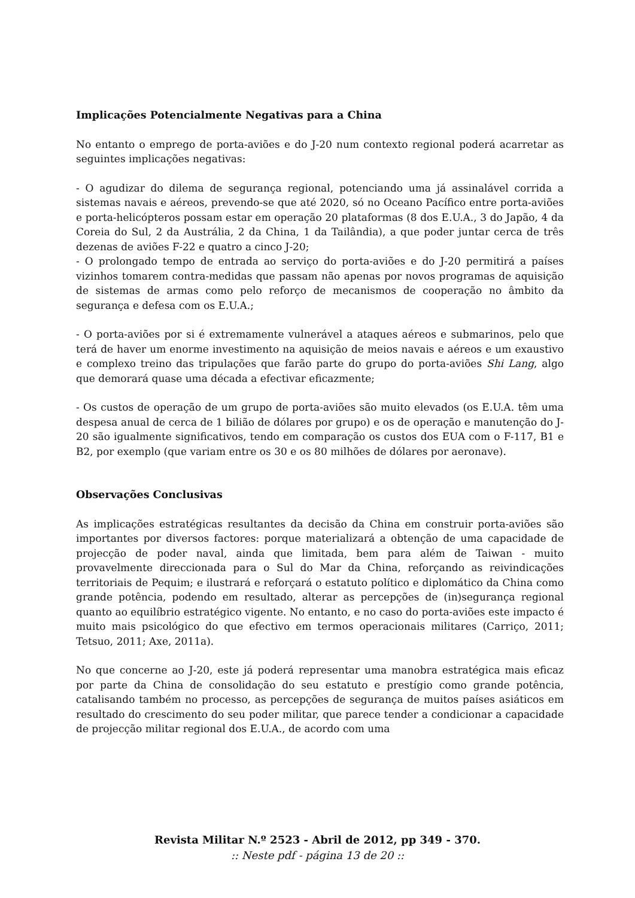Implicações Potencialmente Negativas para a China
No entanto o emprego de porta-aviões e do J-20 num contexto regional poderá acarretar as seguintes implicações negativas:
- O agudizar do dilema de segurança regional, potenciando uma já assinalável corrida a sistemas navais e aéreos, prevendo-se que até 2020, só no Oceano Pacífico entre porta-aviões e porta-helicópteros possam estar em operação 20 plataformas (8 dos E.U.A., 3 do Japão, 4 da Coreia do Sul, 2 da Austrália, 2 da China, 1 da Tailândia), a que poder juntar cerca de três dezenas de aviões F-22 e quatro a cinco J-20;
- O prolongado tempo de entrada ao serviço do porta-aviões e do J-20 permitirá a países vizinhos tomarem contra-medidas que passam não apenas por novos programas de aquisição de sistemas de armas como pelo reforço de mecanismos de cooperação no âmbito da segurança e defesa com os E.U.A.;
- O porta-aviões por si é extremamente vulnerável a ataques aéreos e submarinos, pelo que terá de haver um enorme investimento na aquisição de meios navais e aéreos e um exaustivo e complexo treino das tripulações que farão parte do grupo do porta-aviões Shi Lang, algo que demorará quase uma década a efectivar eficazmente;
- Os custos de operação de um grupo de porta-aviões são muito elevados (os E.U.A. têm uma despesa anual de cerca de 1 bilião de dólares por grupo) e os de operação e manutenção do J-20 são igualmente significativos, tendo em comparação os custos dos EUA com o F-117, B1 e B2, por exemplo (que variam entre os 30 e os 80 milhões de dólares por aeronave).
Observações Conclusivas
As implicações estratégicas resultantes da decisão da China em construir porta-aviões são importantes por diversos factores: porque materializará a obtenção de uma capacidade de projecção de poder naval, ainda que limitada, bem para além de Taiwan - muito provavelmente direccionada para o Sul do Mar da China, reforçando as reivindicações territoriais de Pequim; e ilustrará e reforçará o estatuto político e diplomático da China como grande potência, podendo em resultado, alterar as percepções de (in)segurança regional quanto ao equilíbrio estratégico vigente. No entanto, e no caso do porta-aviões este impacto é muito mais psicológico do que efectivo em termos operacionais militares (Carriço, 2011; Tetsuo, 2011; Axe, 2011a).
No que concerne ao J-20, este já poderá representar uma manobra estratégica mais eficaz por parte da China de consolidação do seu estatuto e prestígio como grande potência, catalisando também no processo, as percepções de segurança de muitos países asiáticos em resultado do crescimento do seu poder militar, que parece tender a condicionar a capacidade de projecção militar regional dos E.U.A., de acordo com uma
Revista Militar N.º 2523 - Abril de 2012, pp 349 - 370.
:: Neste pdf - página 13 de 20 ::